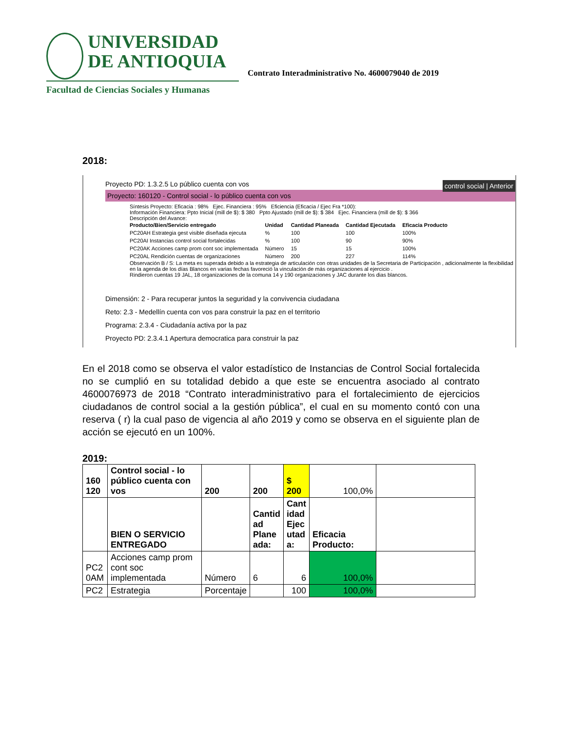UNIVERSIDAD
DE ANTIOQUIA
Facultad de Ciencias Sociales y Humanas
Contrato Interadministrativo No. 4600079040 de 2019
2018:
Proyecto PD: 1.3.2.5 Lo público cuenta con vos control social | Anterior
Proyecto: 160120 - Control social - lo público cuenta con vos
Síntesis Proyecto: Eficacia : 98% Ejec. Financiera : 95% Eficiencia (Eficacia / Ejec Fra *100):
Información Financiera: Ppto Inicial (mill de $): $ 380 Ppto Ajustado (mill de $): $ 384 Ejec. Financiera (mill de $): $ 366
Descripción del Avance:
| Producto/Bien/Servicio entregado | Unidad | Cantidad Planeada | Cantidad Ejecutada | Eficacia Producto |
| --- | --- | --- | --- | --- |
| PC20AH Estrategia gest visible diseñada ejecuta | % | 100 | 100 | 100% |
| PC20AI Instancias control social fortalecidas | % | 100 | 90 | 90% |
| PC20AK Acciones camp prom cont soc implementada | Número | 15 | 15 | 100% |
| PC20AL Rendición cuentas de organizaciones | Número | 200 | 227 | 114% |
Observación B / S: La meta es superada debido a la estrategia de articulación con otras unidades de la Secretaria de Participación , adicionalmente la flexibilidad en la agenda de los días Blancos en varias fechas favoreció la vinculación de más organizaciones al ejercicio .
Rindieron cuentas 19 JAL, 18 organizaciones de la comuna 14 y 190 organizaciones y JAC durante los dias blancos.
Dimensión: 2 - Para recuperar juntos la seguridad y la convivencia ciudadana
Reto: 2.3 - Medellín cuenta con vos para construir la paz en el territorio
Programa: 2.3.4 - Ciudadanía activa por la paz
Proyecto PD: 2.3.4.1 Apertura democratica para construir la paz
En el 2018 como se observa el valor estadístico de Instancias de Control Social fortalecida no se cumplió en su totalidad debido a que este se encuentra asociado al contrato 4600076973 de 2018 “Contrato interadministrativo para el fortalecimiento de ejercicios ciudadanos de control social a la gestión pública”, el cual en su momento contó con una reserva ( r) la cual paso de vigencia al año 2019 y como se observa en el siguiente plan de acción se ejecutó en un 100%.
2019:
| 160 120 | Control social - lo público cuenta con vos | 200 | 200 | $ 200 | 100,0% | |
| | BIEN O SERVICIO ENTREGADO | | Cantid ad Plane ada: | Cant idad Ejec utad a: | Eficacia Producto: | |
| PC2 0AM | Acciones camp prom cont soc implementada | Número | 6 | 6 | 100,0% | |
| PC2 | Estrategia | Porcentaje | | 100 | 100,0% | |